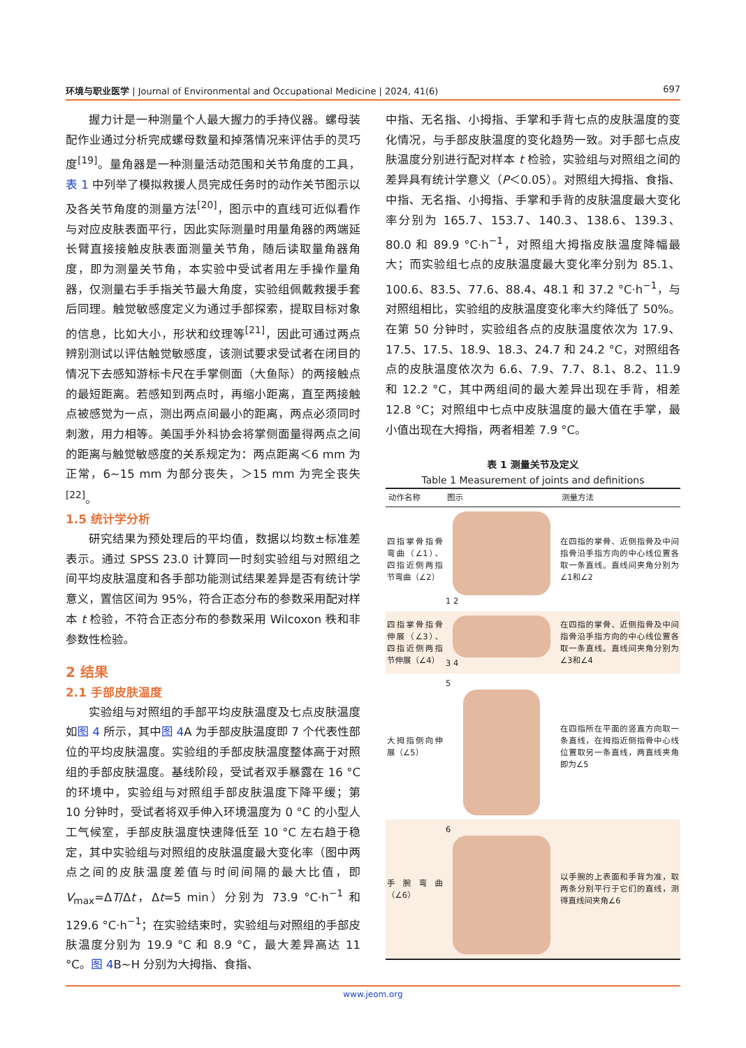环境与职业医学 | Journal of Environmental and Occupational Medicine | 2024, 41(6) 697
握力计是一种测量个人最大握力的手持仪器。螺母装配作业通过分析完成螺母数量和掉落情况来评估手的灵巧度<sup>[19]</sup>。量角器是一种测量活动范围和关节角度的工具，表 1 中列举了模拟救援人员完成任务时的动作关节图示以及各关节角度的测量方法<sup>[20]</sup>，图示中的直线可近似看作与对应皮肤表面平行，因此实际测量时用量角器的两端延长臂直接接触皮肤表面测量关节角，随后读取量角器角度，即为测量关节角，本实验中受试者用左手操作量角器，仅测量右手手指关节最大角度，实验组佩戴救援手套后同理。触觉敏感度定义为通过手部探索，提取目标对象的信息，比如大小，形状和纹理等<sup>[21]</sup>，因此可通过两点辨别测试以评估触觉敏感度，该测试要求受试者在闭目的情况下去感知游标卡尺在手掌侧面（大鱼际）的两接触点的最短距离。若感知到两点时，再缩小距离，直至两接触点被感觉为一点，测出两点间最小的距离，两点必须同时刺激，用力相等。美国手外科协会将掌侧面量得两点之间的距离与触觉敏感度的关系规定为：两点距离＜6 mm 为正常，6~15 mm 为部分丧失，＞15 mm 为完全丧失<sup>[22]</sup>。
1.5 统计学分析
研究结果为预处理后的平均值，数据以均数±标准差表示。通过 SPSS 23.0 计算同一时刻实验组与对照组之间平均皮肤温度和各手部功能测试结果差异是否有统计学意义，置信区间为 95%，符合正态分布的参数采用配对样本 t 检验，不符合正态分布的参数采用 Wilcoxon 秩和非参数性检验。
2 结果
2.1 手部皮肤温度
实验组与对照组的手部平均皮肤温度及七点皮肤温度如图 4 所示，其中图 4 A 为手部皮肤温度即 7 个代表性部位的平均皮肤温度。实验组的手部皮肤温度整体高于对照组的手部皮肤温度。基线阶段，受试者双手暴露在 16 °C 的环境中，实验组与对照组手部皮肤温度下降平缓；第 10 分钟时，受试者将双手伸入环境温度为 0 °C 的小型人工气候室，手部皮肤温度快速降低至 10 °C 左右趋于稳定，其中实验组与对照组的皮肤温度最大变化率（图中两点之间的皮肤温度差值与时间间隔的最大比值，即 V<sub>max</sub>=ΔT/Δt，Δt=5 min）分别为 73.9 °C·h<sup>−1</sup> 和 129.6 °C·h<sup>−1</sup>；在实验结束时，实验组与对照组的手部皮肤温度分别为 19.9 °C 和 8.9 °C，最大差异高达 11 °C。图 4 B~H 分别为大拇指、食指、
中指、无名指、小拇指、手掌和手背七点的皮肤温度的变化情况，与手部皮肤温度的变化趋势一致。对手部七点皮肤温度分别进行配对样本 t 检验，实验组与对照组之间的差异具有统计学意义（P＜0.05）。对照组大拇指、食指、中指、无名指、小拇指、手掌和手背的皮肤温度最大变化率分别为 165.7、153.7、140.3、138.6、139.3、80.0 和 89.9 °C·h<sup>−1</sup>，对照组大拇指皮肤温度降幅最大；而实验组七点的皮肤温度最大变化率分别为 85.1、100.6、83.5、77.6、88.4、48.1 和 37.2 °C·h<sup>−1</sup>，与对照组相比，实验组的皮肤温度变化率大约降低了 50%。在第 50 分钟时，实验组各点的皮肤温度依次为 17.9、17.5、17.5、18.9、18.3、24.7 和 24.2 °C，对照组各点的皮肤温度依次为 6.6、7.9、7.7、8.1、8.2、11.9 和 12.2 °C，其中两组间的最大差异出现在手背，相差 12.8 °C；对照组中七点中皮肤温度的最大值在手掌，最小值出现在大拇指，两者相差 7.9 °C。
表 1 测量关节及定义
Table 1 Measurement of joints and definitions
| 动作名称 | 图示 | 测量方法 |
| --- | --- | --- |
| 四指掌骨指骨弯曲（∠1）、四指近侧两指节弯曲（∠2） | 1 2 | 在四指的掌骨、近侧指骨及中间指骨沿手指方向的中心线位置各取一条直线。直线间夹角分别为∠1和∠2 |
| 四指掌骨指骨伸展（∠3）、四指近侧两指节伸展（∠4） | 3 4 | 在四指的掌骨、近侧指骨及中间指骨沿手指方向的中心线位置各取一条直线。直线间夹角分别为∠3和∠4 |
| 大拇指侧向伸展（∠5） | 5 | 在四指所在平面的竖直方向取一条直线，在拇指近侧指骨中心线位置取另一条直线，两直线夹角即为∠5 |
| 手腕弯曲（∠6） | 6 | 以手腕的上表面和手背为准，取两条分别平行于它们的直线，测得直线间夹角∠6 |
www.jeom.org